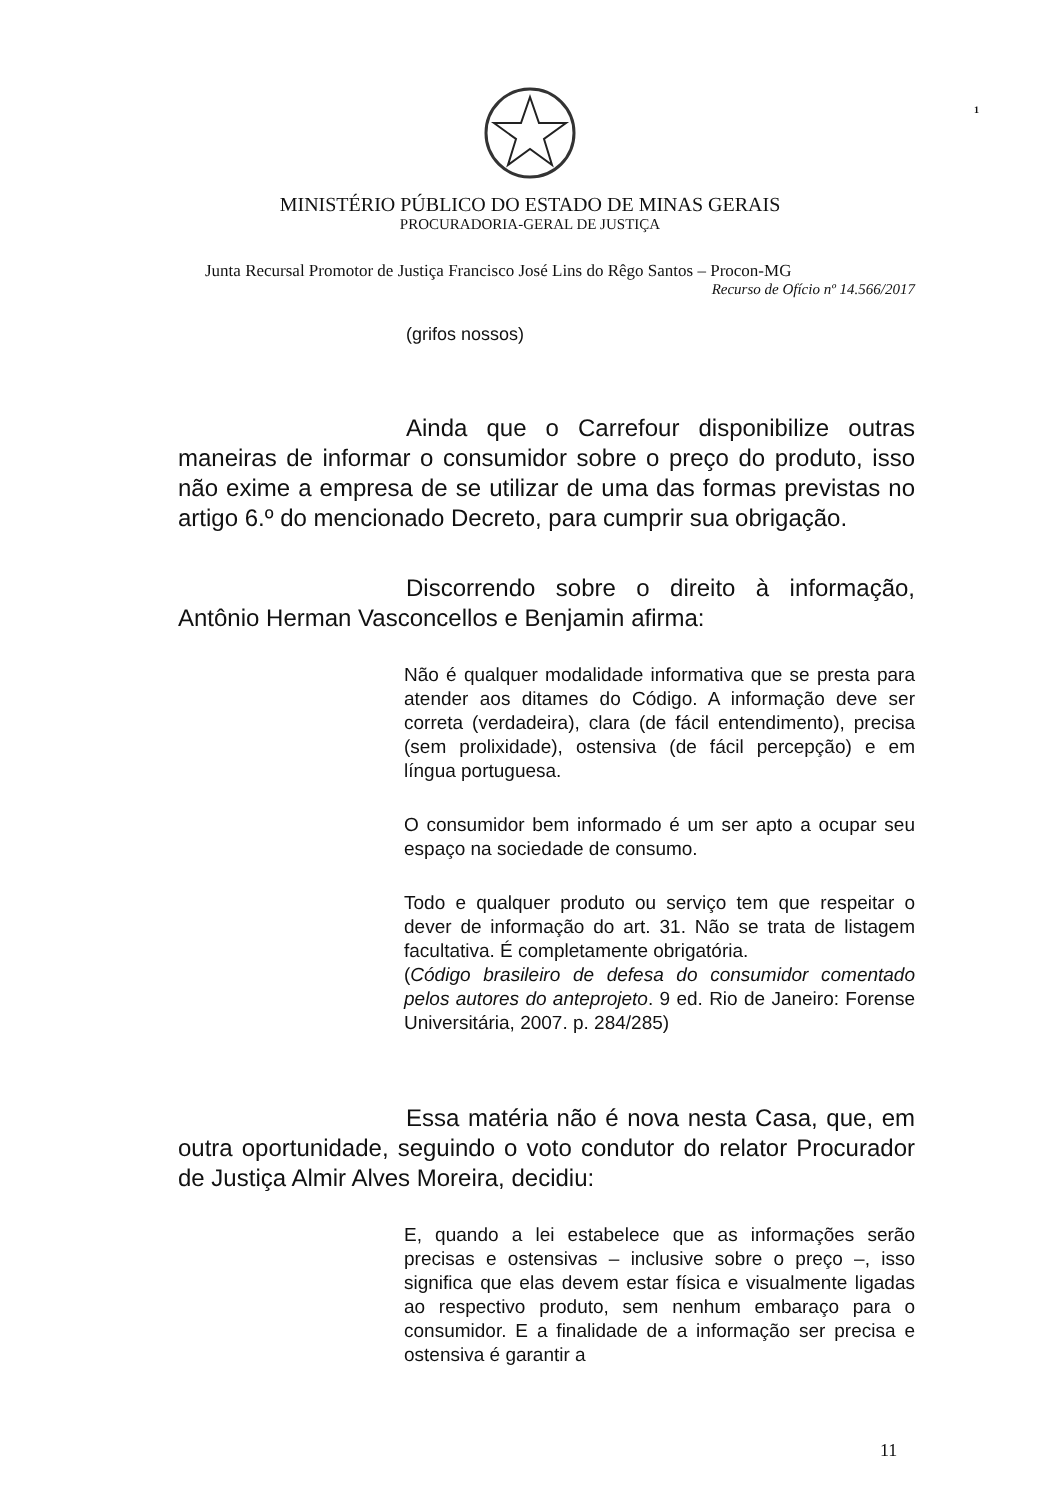1
MINISTÉRIO PÚBLICO DO ESTADO DE MINAS GERAIS
PROCURADORIA-GERAL DE JUSTIÇA
Junta Recursal Promotor de Justiça Francisco José Lins do Rêgo Santos – Procon-MG
Recurso de Ofício nº 14.566/2017
(grifos nossos)
Ainda que o Carrefour disponibilize outras maneiras de informar o consumidor sobre o preço do produto, isso não exime a empresa de se utilizar de uma das formas previstas no artigo 6.º do mencionado Decreto, para cumprir sua obrigação.
Discorrendo sobre o direito à informação, Antônio Herman Vasconcellos e Benjamin afirma:
Não é qualquer modalidade informativa que se presta para atender aos ditames do Código. A informação deve ser correta (verdadeira), clara (de fácil entendimento), precisa (sem prolixidade), ostensiva (de fácil percepção) e em língua portuguesa.
O consumidor bem informado é um ser apto a ocupar seu espaço na sociedade de consumo.
Todo e qualquer produto ou serviço tem que respeitar o dever de informação do art. 31. Não se trata de listagem facultativa. É completamente obrigatória.
(Código brasileiro de defesa do consumidor comentado pelos autores do anteprojeto. 9 ed. Rio de Janeiro: Forense Universitária, 2007. p. 284/285)
Essa matéria não é nova nesta Casa, que, em outra oportunidade, seguindo o voto condutor do relator Procurador de Justiça Almir Alves Moreira, decidiu:
E, quando a lei estabelece que as informações serão precisas e ostensivas – inclusive sobre o preço –, isso significa que elas devem estar física e visualmente ligadas ao respectivo produto, sem nenhum embaraço para o consumidor. E a finalidade de a informação ser precisa e ostensiva é garantir a
11